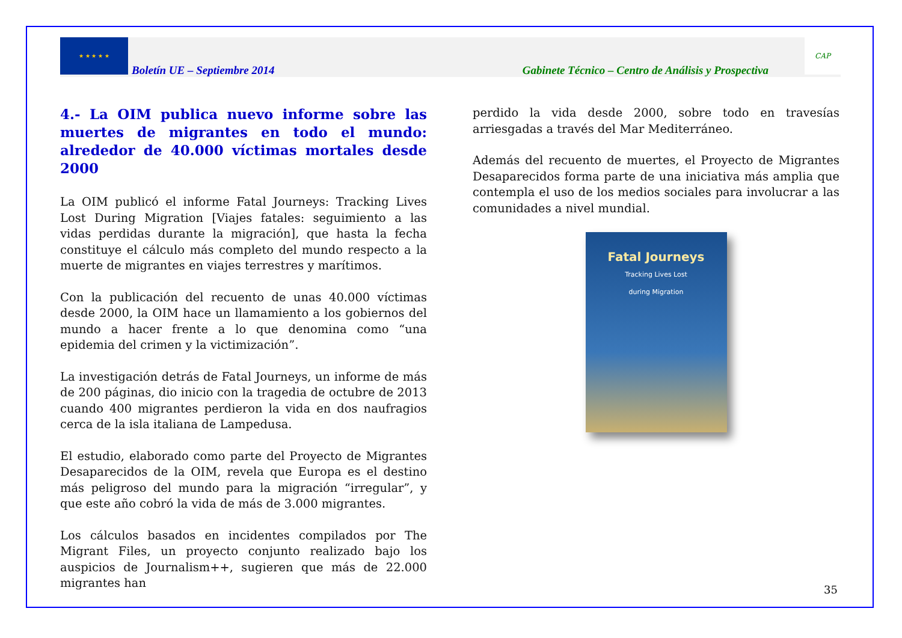★ ★ ★ ★ ★
Boletín UE – Septiembre 2014
Gabinete Técnico – Centro de Análisis y Prospectiva
CAP
4.- La OIM publica nuevo informe sobre las muertes de migrantes en todo el mundo: alrededor de 40.000 víctimas mortales desde 2000
La OIM publicó el informe Fatal Journeys: Tracking Lives Lost During Migration [Viajes fatales: seguimiento a las vidas perdidas durante la migración], que hasta la fecha constituye el cálculo más completo del mundo respecto a la muerte de migrantes en viajes terrestres y marítimos.
Con la publicación del recuento de unas 40.000 víctimas desde 2000, la OIM hace un llamamiento a los gobiernos del mundo a hacer frente a lo que denomina como “una epidemia del crimen y la victimización”.
La investigación detrás de Fatal Journeys, un informe de más de 200 páginas, dio inicio con la tragedia de octubre de 2013 cuando 400 migrantes perdieron la vida en dos naufragios cerca de la isla italiana de Lampedusa.
El estudio, elaborado como parte del Proyecto de Migrantes Desaparecidos de la OIM, revela que Europa es el destino más peligroso del mundo para la migración “irregular”, y que este año cobró la vida de más de 3.000 migrantes.
Los cálculos basados en incidentes compilados por The Migrant Files, un proyecto conjunto realizado bajo los auspicios de Journalism++, sugieren que más de 22.000 migrantes han
perdido la vida desde 2000, sobre todo en travesías arriesgadas a través del Mar Mediterráneo.
Además del recuento de muertes, el Proyecto de Migrantes Desaparecidos forma parte de una iniciativa más amplia que contempla el uso de los medios sociales para involucrar a las comunidades a nivel mundial.
Fatal Journeys
Tracking Lives Lost
during Migration
35